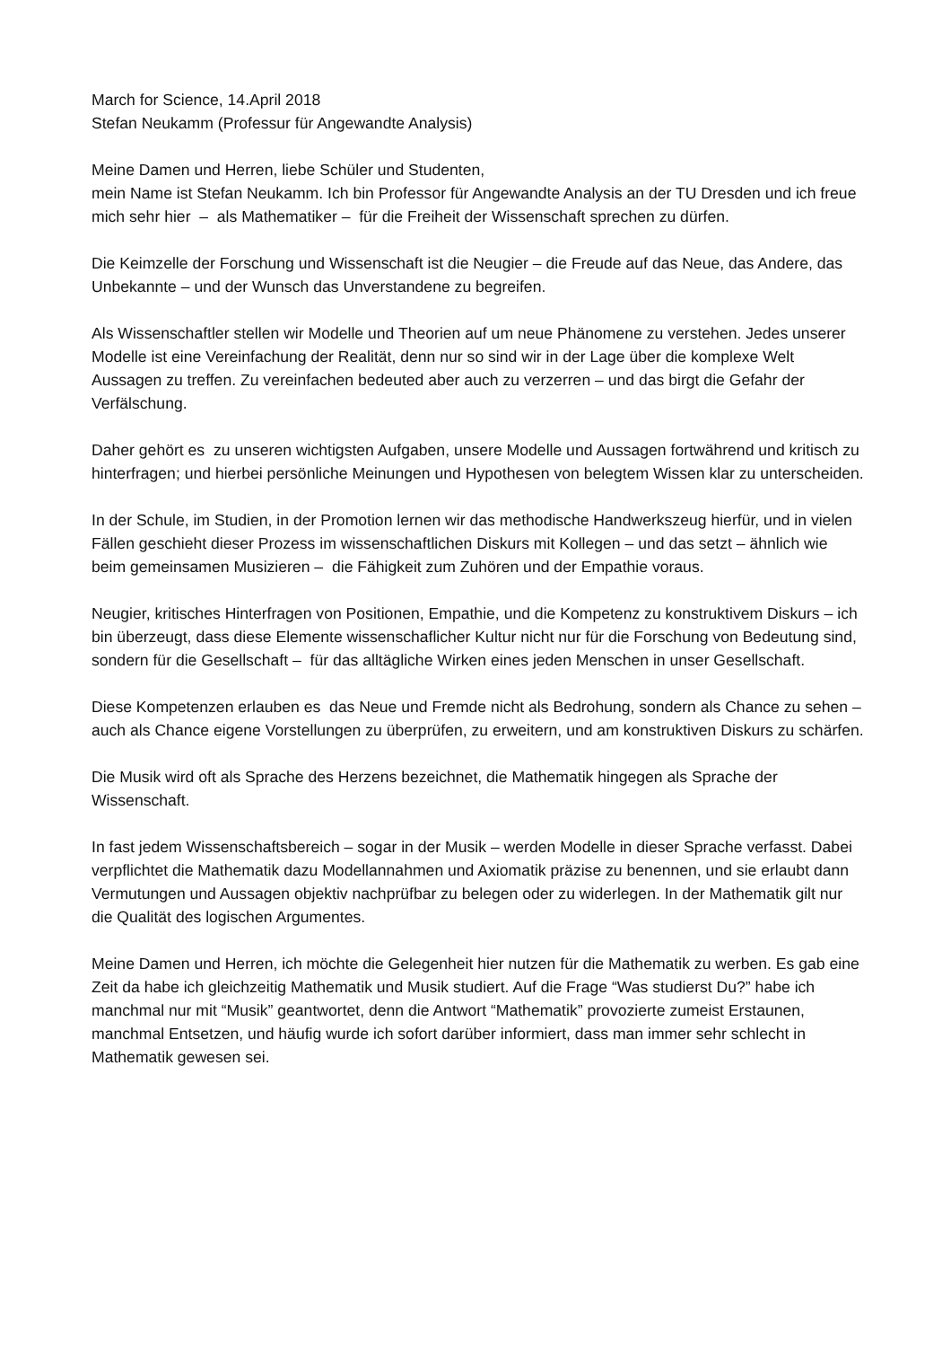March for Science, 14.April 2018
Stefan Neukamm (Professur für Angewandte Analysis)
Meine Damen und Herren, liebe Schüler und Studenten,
mein Name ist Stefan Neukamm. Ich bin Professor für Angewandte Analysis an der TU Dresden und ich freue mich sehr hier – als Mathematiker – für die Freiheit der Wissenschaft sprechen zu dürfen.
Die Keimzelle der Forschung und Wissenschaft ist die Neugier – die Freude auf das Neue, das Andere, das Unbekannte – und der Wunsch das Unverstandene zu begreifen.
Als Wissenschaftler stellen wir Modelle und Theorien auf um neue Phänomene zu verstehen. Jedes unserer Modelle ist eine Vereinfachung der Realität, denn nur so sind wir in der Lage über die komplexe Welt Aussagen zu treffen. Zu vereinfachen bedeuted aber auch zu verzerren – und das birgt die Gefahr der Verfälschung.
Daher gehört es zu unseren wichtigsten Aufgaben, unsere Modelle und Aussagen fortwährend und kritisch zu hinterfragen; und hierbei persönliche Meinungen und Hypothesen von belegtem Wissen klar zu unterscheiden.
In der Schule, im Studien, in der Promotion lernen wir das methodische Handwerkszeug hierfür, und in vielen Fällen geschieht dieser Prozess im wissenschaftlichen Diskurs mit Kollegen – und das setzt – ähnlich wie beim gemeinsamen Musizieren – die Fähigkeit zum Zuhören und der Empathie voraus.
Neugier, kritisches Hinterfragen von Positionen, Empathie, und die Kompetenz zu konstruktivem Diskurs – ich bin überzeugt, dass diese Elemente wissenschaflicher Kultur nicht nur für die Forschung von Bedeutung sind, sondern für die Gesellschaft – für das alltägliche Wirken eines jeden Menschen in unser Gesellschaft.
Diese Kompetenzen erlauben es das Neue und Fremde nicht als Bedrohung, sondern als Chance zu sehen – auch als Chance eigene Vorstellungen zu überprüfen, zu erweitern, und am konstruktiven Diskurs zu schärfen.
Die Musik wird oft als Sprache des Herzens bezeichnet, die Mathematik hingegen als Sprache der Wissenschaft.
In fast jedem Wissenschaftsbereich – sogar in der Musik – werden Modelle in dieser Sprache verfasst. Dabei verpflichtet die Mathematik dazu Modellannahmen und Axiomatik präzise zu benennen, und sie erlaubt dann Vermutungen und Aussagen objektiv nachprüfbar zu belegen oder zu widerlegen. In der Mathematik gilt nur die Qualität des logischen Argumentes.
Meine Damen und Herren, ich möchte die Gelegenheit hier nutzen für die Mathematik zu werben. Es gab eine Zeit da habe ich gleichzeitig Mathematik und Musik studiert. Auf die Frage “Was studierst Du?” habe ich manchmal nur mit “Musik” geantwortet, denn die Antwort “Mathematik” provozierte zumeist Erstaunen, manchmal Entsetzen, und häufig wurde ich sofort darüber informiert, dass man immer sehr schlecht in Mathematik gewesen sei.